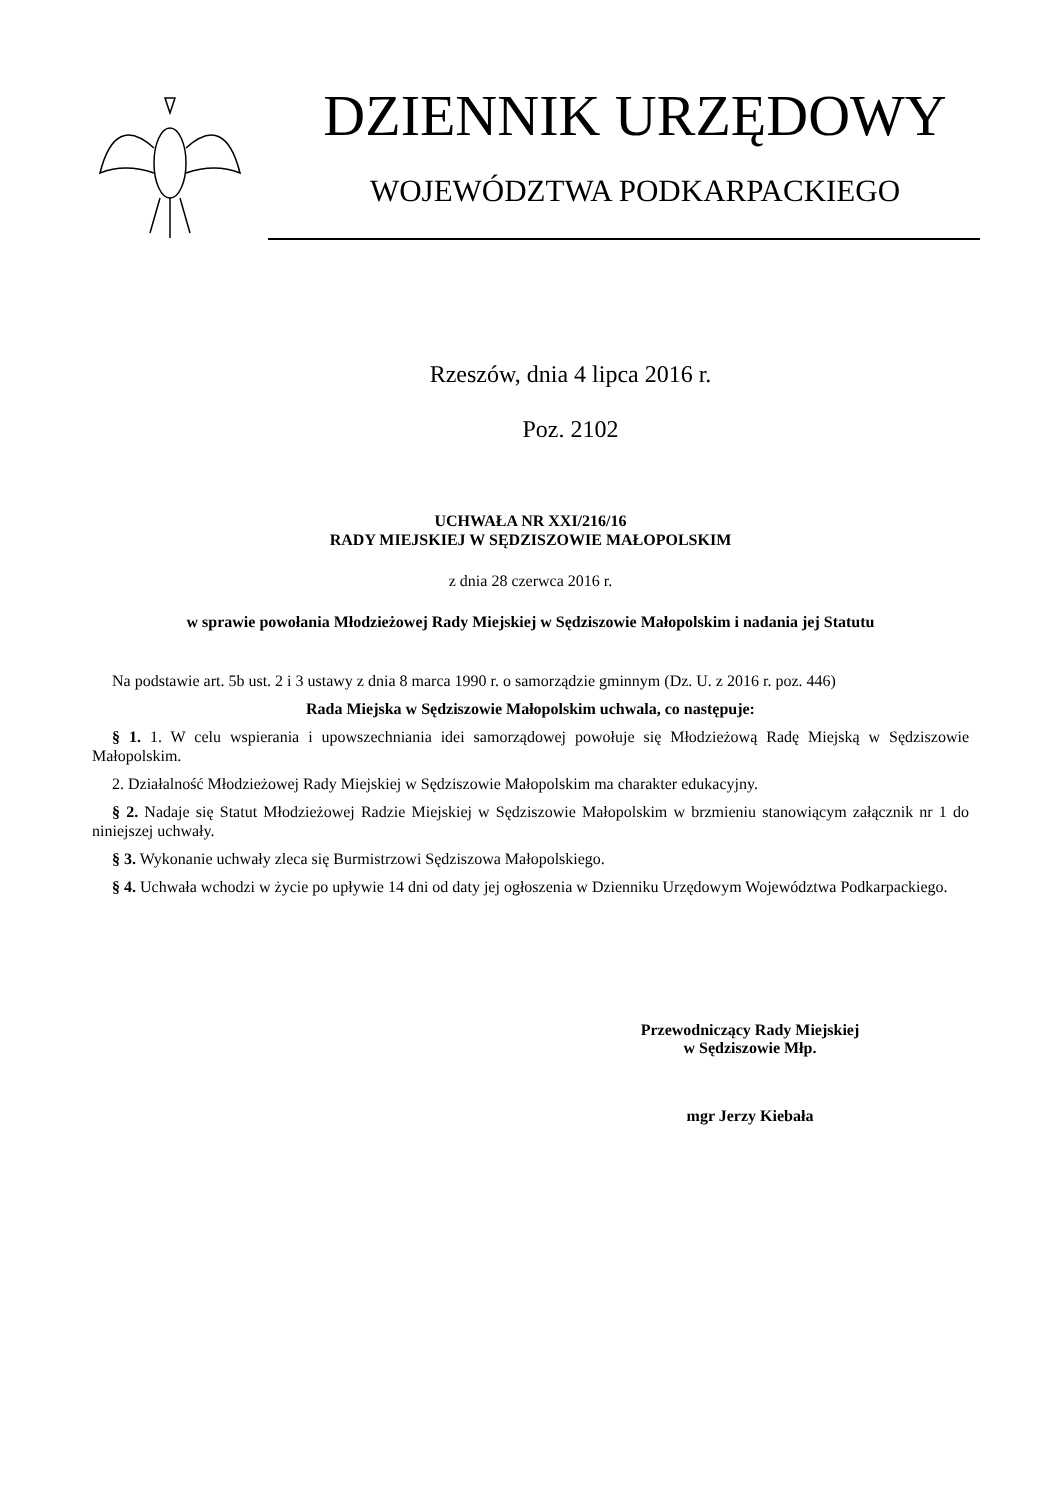DZIENNIK URZĘDOWY
WOJEWÓDZTWA PODKARPACKIEGO
Rzeszów, dnia 4 lipca 2016 r.
Poz. 2102
UCHWAŁA NR XXI/216/16
RADY MIEJSKIEJ W SĘDZISZOWIE MAŁOPOLSKIM
z dnia 28 czerwca 2016 r.
w sprawie powołania Młodzieżowej Rady Miejskiej w Sędziszowie Małopolskim i nadania jej Statutu
Na podstawie art. 5b ust. 2 i 3 ustawy z dnia 8 marca 1990 r. o samorządzie gminnym (Dz. U. z 2016 r. poz. 446)
Rada Miejska w Sędziszowie Małopolskim uchwala, co następuje:
§ 1. 1. W celu wspierania i upowszechniania idei samorządowej powołuje się Młodzieżową Radę Miejską w Sędziszowie Małopolskim.
2. Działalność Młodzieżowej Rady Miejskiej w Sędziszowie Małopolskim ma charakter edukacyjny.
§ 2. Nadaje się Statut Młodzieżowej Radzie Miejskiej w Sędziszowie Małopolskim w brzmieniu stanowiącym załącznik nr 1 do niniejszej uchwały.
§ 3. Wykonanie uchwały zleca się Burmistrzowi Sędziszowa Małopolskiego.
§ 4. Uchwała wchodzi w życie po upływie 14 dni od daty jej ogłoszenia w Dzienniku Urzędowym Województwa Podkarpackiego.
Przewodniczący Rady Miejskiej
w Sędziszowie Młp.
mgr Jerzy Kiebała